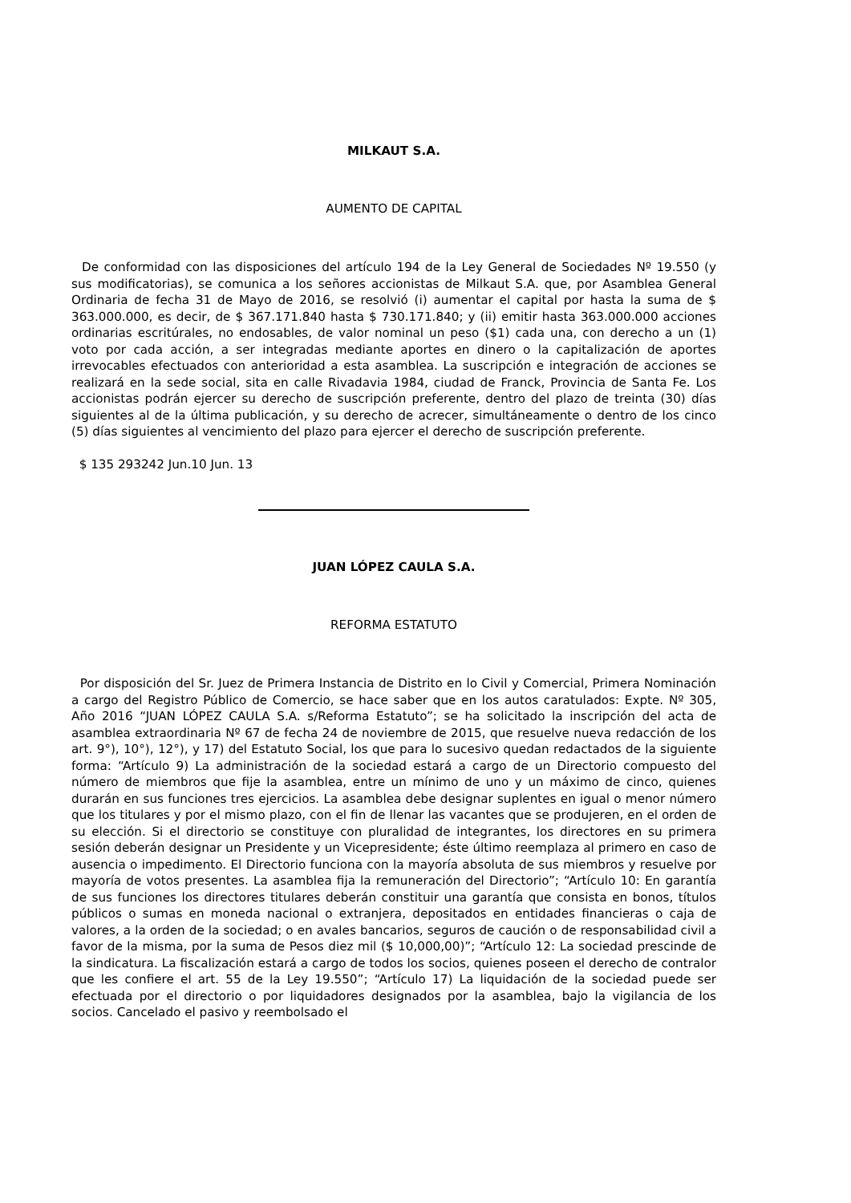MILKAUT S.A.
AUMENTO DE CAPITAL
De conformidad con las disposiciones del artículo 194 de la Ley General de Sociedades Nº 19.550 (y sus modificatorias), se comunica a los señores accionistas de Milkaut S.A. que, por Asamblea General Ordinaria de fecha 31 de Mayo de 2016, se resolvió (i) aumentar el capital por hasta la suma de $ 363.000.000, es decir, de $ 367.171.840 hasta $ 730.171.840; y (ii) emitir hasta 363.000.000 acciones ordinarias escritúrales, no endosables, de valor nominal un peso ($1) cada una, con derecho a un (1) voto por cada acción, a ser integradas mediante aportes en dinero o la capitalización de aportes irrevocables efectuados con anterioridad a esta asamblea. La suscripción e integración de acciones se realizará en la sede social, sita en calle Rivadavia 1984, ciudad de Franck, Provincia de Santa Fe. Los accionistas podrán ejercer su derecho de suscripción preferente, dentro del plazo de treinta (30) días siguientes al de la última publicación, y su derecho de acrecer, simultáneamente o dentro de los cinco (5) días siguientes al vencimiento del plazo para ejercer el derecho de suscripción preferente.
$ 135 293242 Jun.10 Jun. 13
JUAN LÓPEZ CAULA S.A.
REFORMA ESTATUTO
Por disposición del Sr. Juez de Primera Instancia de Distrito en lo Civil y Comercial, Primera Nominación a cargo del Registro Público de Comercio, se hace saber que en los autos caratulados: Expte. Nº 305, Año 2016 “JUAN LÓPEZ CAULA S.A. s/Reforma Estatuto”; se ha solicitado la inscripción del acta de asamblea extraordinaria Nº 67 de fecha 24 de noviembre de 2015, que resuelve nueva redacción de los art. 9°), 10°), 12°), y 17) del Estatuto Social, los que para lo sucesivo quedan redactados de la siguiente forma: “Artículo 9) La administración de la sociedad estará a cargo de un Directorio compuesto del número de miembros que fije la asamblea, entre un mínimo de uno y un máximo de cinco, quienes durarán en sus funciones tres ejercicios. La asamblea debe designar suplentes en igual o menor número que los titulares y por el mismo plazo, con el fin de llenar las vacantes que se produjeren, en el orden de su elección. Si el directorio se constituye con pluralidad de integrantes, los directores en su primera sesión deberán designar un Presidente y un Vicepresidente; éste último reemplaza al primero en caso de ausencia o impedimento. El Directorio funciona con la mayoría absoluta de sus miembros y resuelve por mayoría de votos presentes. La asamblea fija la remuneración del Directorio”; “Artículo 10: En garantía de sus funciones los directores titulares deberán constituir una garantía que consista en bonos, títulos públicos o sumas en moneda nacional o extranjera, depositados en entidades financieras o caja de valores, a la orden de la sociedad; o en avales bancarios, seguros de caución o de responsabilidad civil a favor de la misma, por la suma de Pesos diez mil ($ 10,000,00)”; “Artículo 12: La sociedad prescinde de la sindicatura. La fiscalización estará a cargo de todos los socios, quienes poseen el derecho de contralor que les confiere el art. 55 de la Ley 19.550”; “Artículo 17) La liquidación de la sociedad puede ser efectuada por el directorio o por liquidadores designados por la asamblea, bajo la vigilancia de los socios. Cancelado el pasivo y reembolsado el